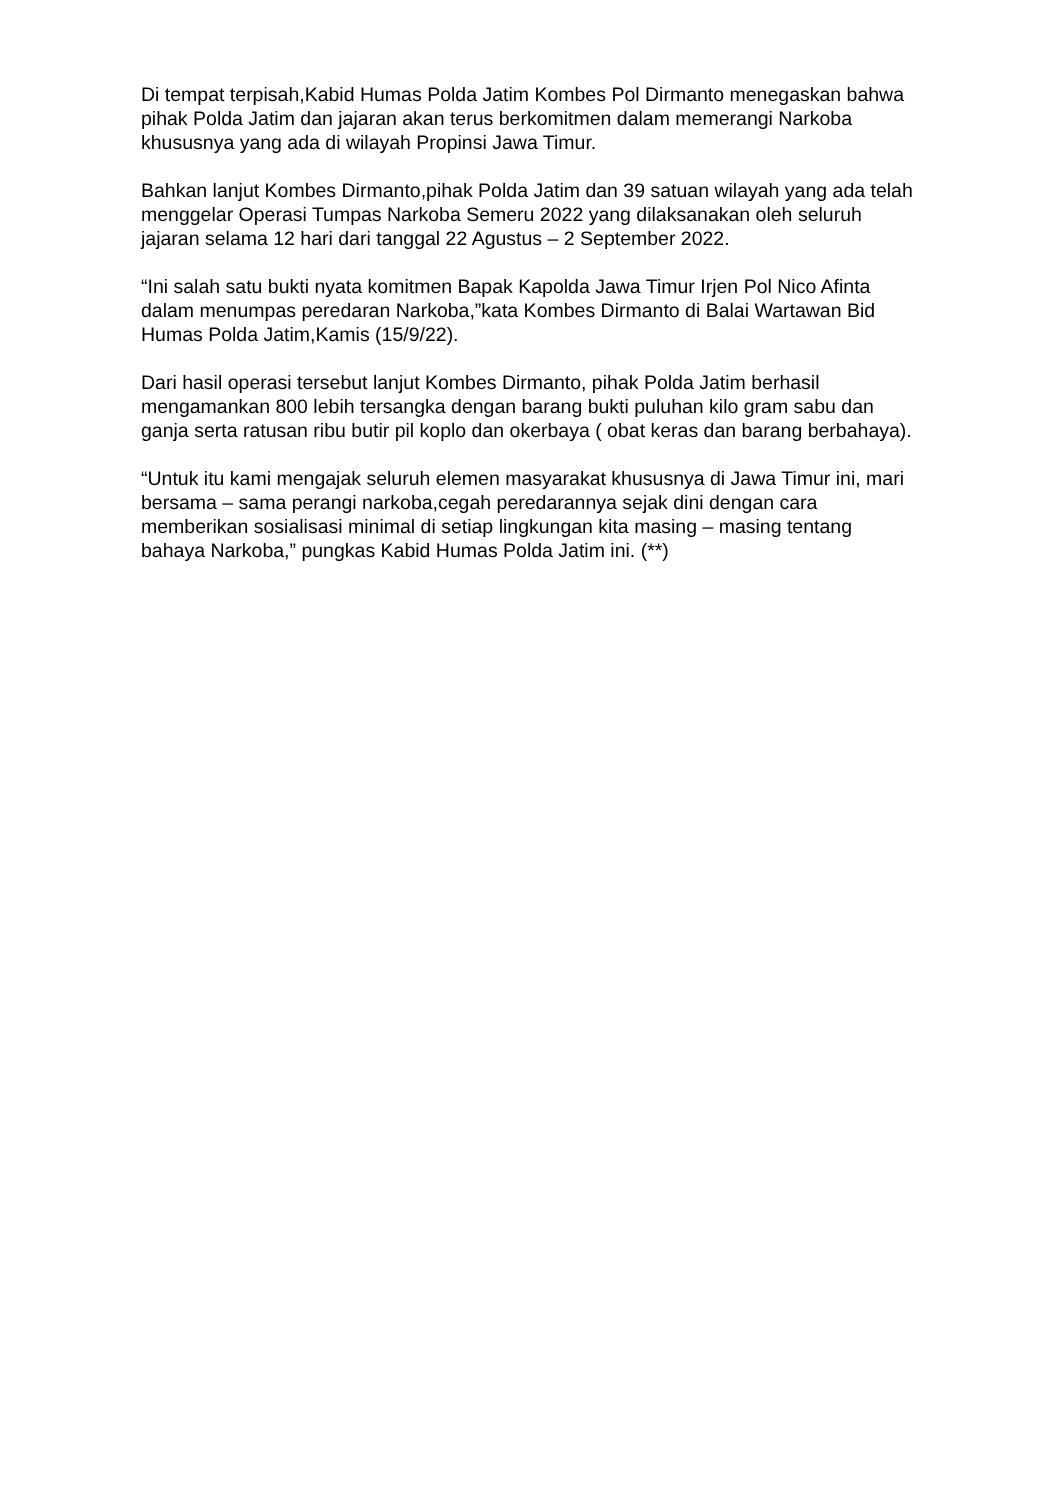Di tempat terpisah,Kabid Humas Polda Jatim Kombes Pol Dirmanto menegaskan bahwa pihak Polda Jatim dan jajaran akan terus berkomitmen dalam memerangi Narkoba khususnya yang ada di wilayah Propinsi Jawa Timur.
Bahkan lanjut Kombes Dirmanto,pihak Polda Jatim dan 39 satuan wilayah yang ada telah menggelar Operasi Tumpas Narkoba Semeru 2022 yang dilaksanakan oleh seluruh jajaran selama 12 hari dari tanggal 22 Agustus – 2 September 2022.
“Ini salah satu bukti nyata komitmen Bapak Kapolda Jawa Timur Irjen Pol Nico Afinta dalam menumpas peredaran Narkoba,”kata Kombes Dirmanto di Balai Wartawan Bid Humas Polda Jatim,Kamis (15/9/22).
Dari hasil operasi tersebut lanjut Kombes Dirmanto, pihak Polda Jatim berhasil mengamankan 800 lebih tersangka dengan barang bukti puluhan kilo gram sabu dan ganja serta ratusan ribu butir pil koplo dan okerbaya ( obat keras dan barang berbahaya).
“Untuk itu kami mengajak seluruh elemen masyarakat khususnya di Jawa Timur ini, mari bersama – sama perangi narkoba,cegah peredarannya sejak dini dengan cara memberikan sosialisasi minimal di setiap lingkungan kita masing – masing tentang bahaya Narkoba,” pungkas Kabid Humas Polda Jatim ini. (**)